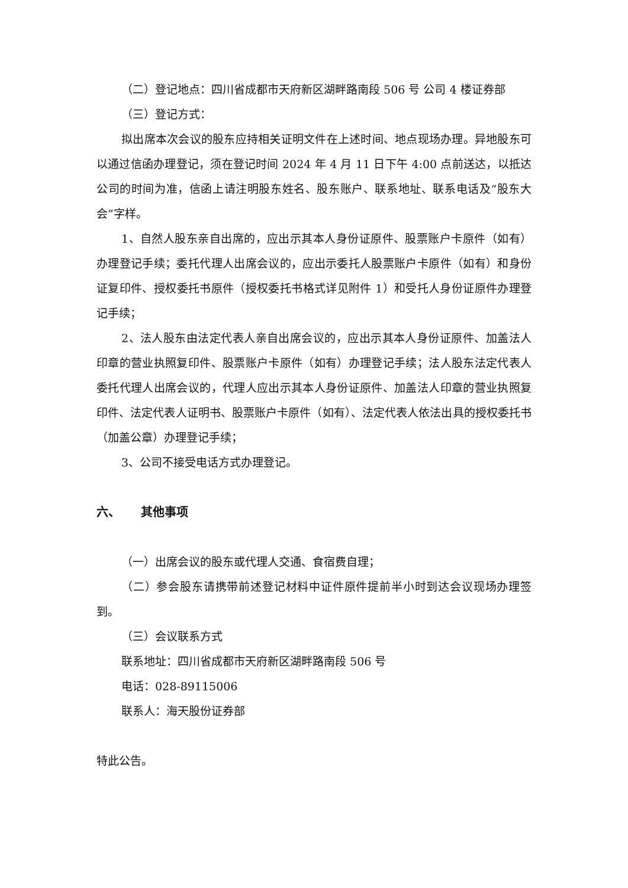（二）登记地点：四川省成都市天府新区湖畔路南段 506 号 公司 4 楼证券部
（三）登记方式：
拟出席本次会议的股东应持相关证明文件在上述时间、地点现场办理。异地股东可以通过信函办理登记，须在登记时间 2024 年 4 月 11 日下午 4:00 点前送达，以抵达公司的时间为准，信函上请注明股东姓名、股东账户、联系地址、联系电话及“股东大会”字样。
1、自然人股东亲自出席的，应出示其本人身份证原件、股票账户卡原件（如有）办理登记手续；委托代理人出席会议的，应出示委托人股票账户卡原件（如有）和身份证复印件、授权委托书原件（授权委托书格式详见附件 1）和受托人身份证原件办理登记手续；
2、法人股东由法定代表人亲自出席会议的，应出示其本人身份证原件、加盖法人印章的营业执照复印件、股票账户卡原件（如有）办理登记手续；法人股东法定代表人委托代理人出席会议的，代理人应出示其本人身份证原件、加盖法人印章的营业执照复印件、法定代表人证明书、股票账户卡原件（如有）、法定代表人依法出具的授权委托书（加盖公章）办理登记手续；
3、公司不接受电话方式办理登记。
六、 其他事项
（一）出席会议的股东或代理人交通、食宿费自理；
（二）参会股东请携带前述登记材料中证件原件提前半小时到达会议现场办理签到。
（三）会议联系方式
联系地址：四川省成都市天府新区湖畔路南段 506 号
电话：028-89115006
联系人：海天股份证券部
特此公告。